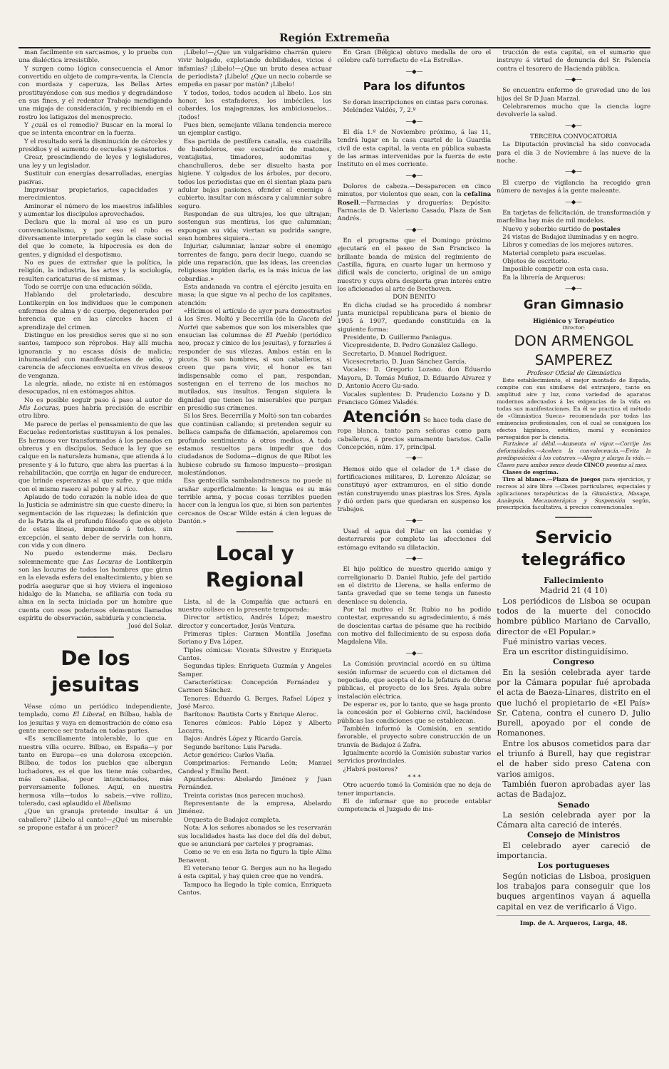Región Extremeña
man facilmente en sarcasmos, y lo prueba con una dialéctica irresistible.
Y surgen como lógica consecuencia el Amor convertido en objeto de compra-venta, la Ciencia con mordaza y caperuza, las Bellas Artes prostituyéndose con sus medios y degradándose en sus fines, y el redentor Trabajo mendigando una migaja de consideración, y recibiendo en el rostro los latigazos del menosprecio.
Y ¿cuál es el remedio? Buscar en la moral lo que se intenta encontrar en la fuerza.
Y el resultado será la disminución de cárceles y presidios y el aumento de escuelas y sanatorios.
Crear, prescindiendo de leyes y legisladores, una ley y un legislador.
Sustituir con energías desarrolladas, energías pasivas.
Improvisar propietarios, capacidades y merecimientos.
Aminorar el número de los maestros infalibles y aumentar los discípulos aprovechados.
Declara que la moral al uso es un puro convencionalismo, y por eso el robo es diversamente interpretado según la clase social del que lo comete, la hipocresía es don de gentes, y dignidad el despotismo.
No es pues de extrañar que la política, la religión, la industria, las artes y la sociología, resulten caricaturas de sí mismas.
Todo se corrije con una educación sólida.
Hablando del proletariado, descubre Lontikerpin en los individuos que le componen enfermos de alma y de cuerpo, degenerados por herencia que en las cárceles hacen el aprendizaje del crimen.
Distingue en los presidios seres que si no son santos, tampoco son réprobos. Hay allí mucha ignorancia y no escasa dósis de malicia; inhumanidad con manifestaciones de odio, y carencia de afecciones envuelta en vivos deseos de venganza.
La alegría, añade, no existe ni en estómagos desocupados, ni en estómagos ahitos.
No es posible seguir paso á paso al autor de Mis Locuras, pues habría precisión de escribir otro libro.
Me parece de perlas el pensamiento de que las Escuelas redentoristas sustituyan á los penales. Es hermoso ver transformados á los penados en obreros y en discípulos. Seduce la ley que se calque en la naturaleza humana, que atienda á lo presente y á lo futuro, que abra las puertas á la rehabilitación, que corrija en lugar de endurecer, que brinde esperanzas al que sufre, y que mida con el mismo rasero al pobre y al rico.
Aplaudo de todo corazón la noble idea de que la Justicia se administre sin que cueste dinero; la segmentación de las riquezas; la definición que de la Patria da el profundo filósofo que es objeto de estas líneas, imponiendo á todos, sin excepción, el santo deber de servirla con honra, con vida y con dinero.
No puedo estenderme más. Declaro solemnemente que Las Locuras de Lontikerpin son las locuras de todos los hombres que giran en la elevada esfera del enaltecimiento, y bien se podría asegurar que si hoy viviera el ingenioso hidalgo de la Mancha, se afiliaría con toda su alma en la secta iniciada por un hombre que cuenta con esos poderosos elementos llamados espíritu de observación, sabiduría y conciencia.
José del Solar.
━━━━━━━━━━
De los jesuitas
Véase cómo un periódico independiente, templado, como El Liberal, en Bilbao, habla de los jesuitas y vaya en demostración de cómo esa gente merece ser tratada en todas partes.
«Es sencillamente intolerable, lo que en nuestra villa ocurre. Bilbao, en España—y por tanto en Europa—es una dolorosa excepción. Bilbao, de todos los pueblos que albergan luchadores, es el que los tiene más cobardes, más canallas, peor intencionados, más perversamente follones. Aquí, en nuestra hermosa villa—todos lo sabeis,—vive rollizo, tolerado, casi aplaudido el libelismo
¿Que un granuja pretende insultar á un caballero? ¡Libelo al canto!—¿Qué un miserable se propone estafar á un prócer?
¡Libelo!—¿Que un vulgarísimo charrán quiere vivir holgado, explotando debilidades, vicios é infamias? ¡Libelo!—¿Que un bruto desea actuar de periodista? ¡Libelo! ¿Que un necio cobarde se empeña en pasar por matón? ¡Libelo!
Y todos, todos, todos acuden al libelo. Los sin honor, los estafadores, los imbéciles, los cobardes, los majagranzas, los ambiciosuelos... ¡todos!
Pues bien, semejante villana tendencia merece un ejemplar castigo.
Esa partida de pestífera canalla, esa cuadrilla de bandoleros, ese escuadrón de matones, ventajistas, timadores, sodomitas y chanchulleros, debe ser disuelto hasta por higiene. Y colgados de los árboles, por decoro, todos los periodistas que en él sientan plaza para adular bajas pasiones, ofender al enemigo á cubierto, insultar con máscara y calumniar sobre seguro.
Respondan de sus ultrajes, los que ultrajan; sostengan sus mentiras, los que calumnian; expongan su vida; viertan su podrida sangre, sean hombres siquiera...
Injuriar, calumniar, lanzar sobre el enemigo torrentes de fango, para decir luego, cuando se pide una reparación, que las ideas, las creencias religiosas impiden darla, es la más inícua de las cobardías.»
Esta andanada va contra el ejército jesuita en masa; la que sigue va al pecho de los capitanes, atención:
«Hicimos el artículo de ayer para demostrarles á los Sres. Moltó y Becerrilla (de la Gaceta del Norte) que sabemos que son los miserables que ensucian las columnas de El Pueblo (periódico neo, procaz y cínico de los jesuitas), y forzarles á responder de sus vilezas. Ambos están en la picota. Si son hombres, si son caballeros, si creen que para vivir, el honor es tan indispensable como el pan, respondan, sostengan en el terreno de los machos no mutilados, sus insultos. Tengan siquiera la dignidad que tienen los miserables que purgan en presidio sus crímenes.
Si los Sres. Becerrilla y Moltó son tan cobardes que continúan callando; si pretenden seguir su bellaca campaña de difamación, apelaremos con profundo sentimiento á otros medios. A todo estamos resueltos para impedir que dos ciudadanos de Sodoma—dignos de que Ribot les hubiese cobrado su famoso impuesto—prosigan molestándonos.
Esa gentecilla sambalandranesca no puede ni arañar superficialmente: la lengua es su más terrible arma, y pocas cosas terribles pueden hacer con la lengua los que, si bien son parientes cercanos de Oscar Wilde están á cien leguas de Dantón.»
━━━━━━━━━━
Local y Regional
Lista, al de la Compañía que actuará en nuestro coliseo en la presente temporada:
Director artístico, Andrés López; maestro director y concertador, Jesús Ventura.
Primeras tiples: Carmen Montilla Josefina Soriano y Eva López.
Tiples cómicas: Vicenta Silvestre y Enriqueta Cantos.
Segundas tiples: Enriqueta Guzmán y Angeles Samper.
Características: Concepción Fernández y Carmen Sánchez.
Tenores: Eduardo G. Berges, Rafael López y José Marco.
Barítonos: Bautista Corts y Enrique Aleroc.
Tenores cómicos: Pablo López y Alberto Lacarra.
Bajos: Andrés López y Ricardo García.
Segundo barítono: Luis Parada.
Actor genérico: Carlos Viaña.
Comprimarios: Fernando León; Manuel Candeal y Emilio Bent.
Apuntadores: Abelardo Jiménez y Juan Fernández.
Treinta coristas (nos parecen muchos).
Representante de la empresa, Abelardo Jiménez.
Orquesta de Badajoz completa.
Nota: A los señores abonados se les reservarán sus localidades hasta las doce del día del debut, que se anunciará por carteles y programas.
Como se ve en esa lista no figura la tiple Alina Benavent.
El veterano tenor G. Berges aun no ha llegado á esta capital, y hay quien cree que no vendrá.
Tampoco ha llegado la tiple comica, Enriqueta Cantos.
En Gran (Bélgica) obtuvo medalla de oro el célebre café torrefacto de «La Estrella».
—◆—
Para los difuntos
Se doran inscripciones en cintas para coronas.
Meléndez Valdés, 7, 2.º
—◆—
El día 1.º de Noviembre próximo, á las 11, tendrá lugar en la casa cuartel de la Guardia civil de esta capital, la venta en pública subasta de las armas intervenidas por la fuerza de este Instituto en el mes corriente.
—◆—
Dolores de cabeza.—Desaparecen en cinco minutos, por violentos que sean, con la cefalina Rosell.—Farmacias y droguerías: Depósito: Farmacia de D. Valeriano Casado, Plaza de San Andrés.
—◆—
En el programa que el Domingo próximo ejecutará en el paseo de San Francisco la brillante banda de música del regimiento de Castilla, figura, en cuarto lugar un hermoso y difícil wals de concierto, original de un amigo nuestro y cuya obra despierta gran interés entre los aficionados al arte de Beethoven.
DON BENITO
En dicha ciudad se ha procedido á nombrar Junta municipal republicana para el bienio de 1905 á 1907, quedando constituida en la siguiente forma:
Presidente, D. Guillermo Paniagua.
Vicepresidente, D. Pedro González Gallego.
Secretario, D. Manuel Rodríguez.
Vicesecretario, D. Juan Sánchez García.
Vocales: D. Gregorio Lozano. don Eduardo Mayora, D. Tomás Muñoz, D. Eduardo Alvarez y D. Antonio Acero Gu-sado.
Vocales suplentes: D. Prudencio Lozano y D. Francisco Gómez Valadés.
Atención Se hace toda clase de ropa blanca, tanto para señoras como para caballeros, á precios sumamente baratos. Calle Concepción, núm. 17, principal.
—◆—
Hemos oido que el celador de 1.ª clase de fortificaciones militares, D. Lorenzo Alcázar, se constituyó ayer extramuros, en el sitio donde están construyendo unas piastras los Sres. Ayala y dió orden para que quedaran en suspenso los trabajos.
—◆—
Usad el agua del Pilar en las comidas y desterrareis por completo las afecciones del estómago evitando su dilatación.
—◆—
El hijo político de nuestro querido amigo y correligionario D. Daniel Rubio, jefe del partido en el distrito de Llerena, se halla enfermo de tanta gravedad que se teme tenga un funesto desenlace su dolencia.
Por tal motivo el Sr. Rubio no ha podido contestar, expresando su agradecimiento, á más de doscientas cartas de pésame que ha recibido con motivo del fallecimiento de su esposa doña Magdalena Vila.
—◆—
La Comisión provincial acordó en su última sesión informar de acuerdo con el dictamen del negociado, que acepta el de la Jefatura de Obras públicas, el proyecto de los Sres. Ayala sobre instalación eléctrica.
De esperar es, por lo tanto, que se haga pronto la concesión por el Gobierno civil, haciéndose públicas las condiciones que se establezcan.
También informó la Comisión, en sentido favorable, el proyecto sobre construcción de un tranvía de Badajoz á Zafra.
Igualmente acordó la Comisión subastar varios servicios provinciales.
¿Habrá postores?
* * *
Otro acuerdo tomó la Comisión que no deja de tener importancia.
El de informar que no procede entablar competencia el Juzgado de ins-
trucción de esta capital, en el sumario que instruye á virtud de denuncia del Sr. Palencia contra el tesorero de Hacienda pública.
—◆—
Se encuentra enfermo de gravedad uno de los hijos del Sr D Juan Marzal.
Celebraremos mucho que la ciencia logre devolverle la salud.
—◆—
TERCERA CONVOCATORIA
La Diputación provincial ha sido convocada para el día 3 de Noviembre á las nueve de la noche.
—◆—
El cuerpo de vigilancia ha recogido gran número de navajas á la gente maleante.
—◆—
En tarjetas de felicitación, de transformación y marfelina hay más de mil modelos.
Nuevo y soberbio surtido de postales
24 vistas de Badajoz iluminadas y en negro.
Libros y comedias de los mejores autores.
Material completo para escuelas.
Objetos de escritorio.
Imposible competir con esta casa.
En la librería de Arqueros:
—◆—
Gran Gimnasio
Higiénico y Terapéutico
Director:
DON ARMENGOL SAMPEREZ
Profesor Oficial de Gimnástica
Este establecimiento, el mejor montado de España, compite con sus similares del extranjero, tanto en amplitud aire y luz, como variedad de aparatos modernos adecuados á las exigencias de la vida en todas sus manifestaciones. En él se practica el método de «Gimnástica Sueca» recomendada por todas las eminencias profesionales, con el cual se consiguen los efectos higiénico, estético, moral y económico perseguidos por la ciencia.
Fortalece al débil.—Aumenta el vigor.—Corrije las deformidades.—Acelera la convalecencia.—Evita la predisposición á los catarros.—Alegra y alarga la vida.—Clases para ambos sexos desde CINCO pesetas al mes.
Clases de esgrima.
Tiro al blanco.—Plaza de juegos para ejercicios, y recreos al aire libre —Clases particulares, especiales y aplicaciones terapéuticas de la Gimnástica, Masage, Analepsia, Mecanoterápica y Suspensión según, prescripción facultativa, á precios convencionales.
━━━━━━━━━━
Servicio telegráfico
Fallecimiento
Madrid 21 (4 10)
Los periódicos de Lisboa se ocupan todos de la muerte del conocido hombre público Mariano de Carvallo, director de «El Popular.»
Fué ministro varias veces.
Era un escritor distinguidísimo.
Congreso
En la sesión celebrada ayer tarde por la Cámara popular fué aprobada el acta de Baeza-Linares, distrito en el que luchó el propietario de «El País» Sr. Catena, contra el cunero D. Julio Burell, apoyado por el conde de Romanones.
Entre los abusos cometidos para dar el triunfo á Burell, hay que registrar el de haber sido preso Catena con varios amigos.
También fueron aprobadas ayer las actas de Badajoz.
Senado
La sesión celebrada ayer por la Cámara alta careció de interés.
Consejo de Ministros
El celebrado ayer careció de importancia.
Los portugueses
Según noticias de Lisboa, prosiguen los trabajos para conseguir que los buques argentinos vayan á aquella capital en vez de verificarlo á Vigo.
Imp. de A. Arqueros, Larga, 48.